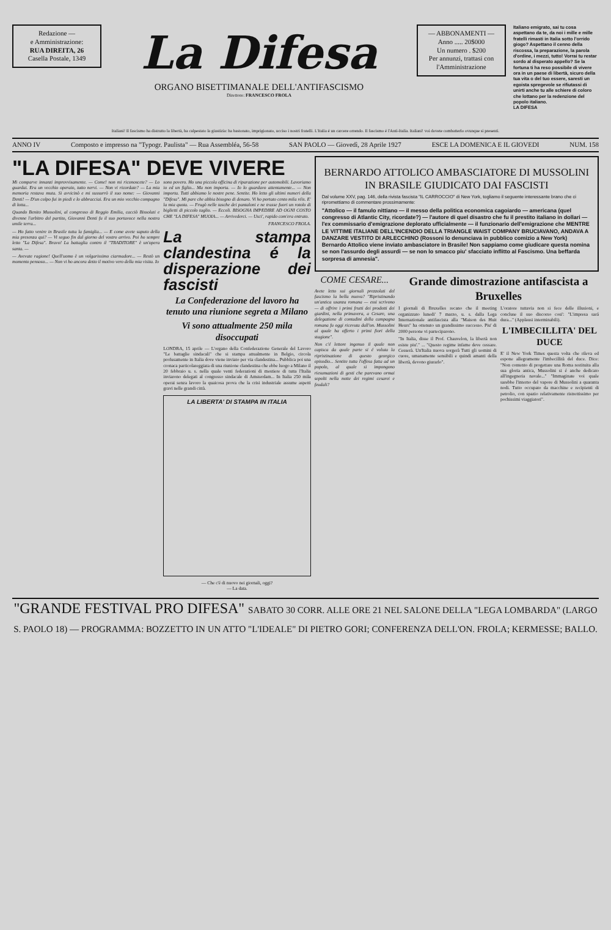Redazione —
e Amministrazione:
RUA DIREITA, 26
Casella Postale, 1349
La Difesa
ORGANO BISETTIMANALE DELL'ANTIFASCISMO
Direttore: FRANCESCO FROLA
— ABBONAMENTI —
Anno ..... 20$000
Un numero . $200
Per annunzi, trattasi con l'Amministrazione
Italiano emigrato, sai tu cosa aspettano da te, da noi i mille e mille fratelli rimasti in Italia sotto l'orrido giogo? Aspettano il cenno della riscossa, la preparazione, la parola d'ordine, i mezzi, tutto! Vorrai tu restar sordo al disperato appello? Se la fortuna ti ha reso possibile di vivere ora in un paese di libertà, sicuro della tua vita o del tuo essere, saresti un egoista spregevole se rifiutassi di unirti anche tu alle schiere di coloro che lottano per la redenzione del popolo italiano.
LA DIFESA
Italiani! Il fascismo ha distrutto la libertà, ha calpestato la giustizia: ha bastonato, imprigionato, ucciso i nostri fratelli. L'Italia é un carcere orrendo. Il fascismo é l'Anti-Italia. Italiani! voi dovete combatterlo ovunque si presenti.
ANNO IV Composto e impresso na "Typogr. Paulista" — Rua Assembléa, 56-58 SAN PAOLO — Giovedì, 28 Aprile 1927 ESCE LA DOMENICA E IL GIOVEDI NUM. 158
"LA DIFESA" DEVE VIVERE
Mi comparve innanzi improvvisamente. — Come! non mi riconoscete? — Lo guardai. Era un vecchio operaio, tutto nervi. — Non vi ricordate? — La mia memoria restava muta. Si avvicinò e mi sussurrò il suo nome: — Giovanni Denti! — D'un colpo fui in piedi e lo abbracciai. Era un mio vecchio compagno di lotta...
Quando Benito Mussolini, al congresso di Reggio Emilia, cacciò Bissolati e divenne l'arbitro del partito, Giovanni Denti fu il suo portavoce nella nostra umile terra...
— Ho fatto venire in Brasile tutta la famiglia... — E come avete saputo della mia presenza qui? — Vi seguo fin dal giorno del vostro arrivo. Poi ho sempre letto "La Difesa". Bravo! La battaglia contro il "TRADITORE" è un'opera santa. —
— Avevate ragione! Quell'uomo è un volgarissimo ciarmadore... — Restò un momento pensoso... — Non vi ho ancora detto il motivo vero della mia visita. Io
sono povero. Ho una piccola officina di riparazione per automobili. Lavoriamo io ed un figlio... Ma non importa. — Io lo guardavo attentamente... — Non importa. Tutti abbiamo le nostre pene. Sentite. Ho letto gli ultimi numeri della "Difesa". Mi pare che abbia bisogno di denaro. Vi ho portato cento mila réis. E' la mia quota. — Frugò nelle tasche dei pantaloni e ne trasse fuori un rotolo di biglietti di piccolo taglio. — Eccoli. BISOGNA IMPEDIRE AD OGNI COSTO CHE "LA DIFESA" MUOIA... — Arrivederci. — Usci', rapido com'era entrato.
FRANCESCO FROLA.
La stampa clandestina é la disperazione dei fascisti
La Confederazione del lavoro ha tenuto una riunione segreta a Milano
Vi sono attualmente 250 mila disoccupati
LONDRA, 15 aprile — L'organo della Confederazione Generale del Lavoro "Le battaglie sindacali" che si stampa attualmente in Belgio, circola profusamente in Italia dove viene inviato per via clandestina... Pubblica poi una cronaca particolareggiata di una riunione clandestina che ebbe luogo a Milano il 20 febbraio u. s. nella quale venti federazioni di mestiere di tutta l'Italia inviarono delegati al congresso sindacale di Amsterdam... In Italia 250 mila operai senza lavoro la quaicosa prova che la crisi industriale assume aspetti gravi nelle grandi città.
LA LIBERTA' DI STAMPA IN ITALIA
— Che c'é di nuovo nei giornali, oggi?
— La data.
BERNARDO ATTOLICO AMBASCIATORE DI MUSSOLINI IN BRASILE GIUDICATO DAI FASCISTI
Dal volume XXV, pag. 146, della rivista fascista "IL CARROCCIO" di New York, togliamo il seguente interessante brano che ci ripromettiamo di commentare prossimamente:
"Attolico — il famulo nittiano — il messo della politica economica cagoiardo — americana (quel congresso di Atlantic City, ricordate?) — l'autore di quel disastro che fu il prestito italiano in dollari — l'ex commissario d'emigrazione deplorato ufficialmente — il funzionario dell'emigrazione che MENTRE LE VITTIME ITALIANE DELL'INCENDIO DELLA TRIANGLE WAIST COMPANY BRUCIAVANO, ANDAVA A DANZARE VESTITO DI ARLECCHINO (Rossoni lo denunciava in pubblico comizio a New York) Bernardo Attolico viene inviato ambasciatore in Brasile! Non sappiamo come giudicare questa nomina se non l'assurdo degli assurdi — se non lo smacco piu' sfacciato inflitto al Fascismo. Una beffarda sorpresa di amnesia".
COME CESARE...
Avete letto sui giornali prezzolati del fascismo la bella nuova? "Ripristinando un'antica usanza romana — essi scrivono — di offrire i primi frutti dei prodotti dei giardini, nella primavera, a Cesare, una delegazione di contadini della campagna romana fu oggi ricevuta dall'on. Mussolini al quale ha offerto i primi fiori della stagione".
Non c'é lettore ingenuo il quale non capisca da quale parte si é voluta la ripristinazione di questo georgico episodio... Sentite tutta l'offesa fatta ad un popolo, al quale si impongono riesumazioni di gesti che parevano ormai sepolti nella notte dei regimi cesarei e feudali?
Grande dimostrazione antifascista a Bruxelles
I giornali di Bruxelles recano che il meeting organizzato lunedi' 7 marzo, u. s. dalla Lega Internazionale antifascista alla "Maison des Huit Heurs" ha ottenuto un grandissimo successo. Piu' di 2000 persone vi parteciparono.
"In Italia, disse il Prof. Chauvelon, la libertà non esiste piu'." ... "Questo regime infame deve cessare. Cesserà. Un'Italia nuova sorgerà Tutti gli uomini di cuore, umanamente sensibili e quindi amanti della libertà, devono giurarlo".
L'oratore tuttavia non si fece delle illusioni, e concluse il suo discorso cosi': "L'impresa sará dura..." (Applausi interminabili).
L'IMBECILLITA' DEL DUCE
E' il New York Times questa volta che rileva ed espone allegramente l'imbecillità del duce. Dice: "Non contento di progettare una Roma restituita alla sua gloria antica, Mussolini si é anche dedicato all'ingegneria navale..." "Immaginate voi quale sarebbe l'interno del vapore di Mussolini a quaranta nodi. Tutto occupato da macchine e recipienti di petrolio, con spazio relativamente ristrettissimo per pochissimi viaggiatori".
"GRANDE FESTIVAL PRO DIFESA" SABATO 30 CORR. ALLE ORE 21 NEL SALONE DELLA "LEGA LOMBARDA" (LARGO S. PAOLO 18) — PROGRAMMA: BOZZETTO IN UN ATTO "L'IDEALE" DI PIETRO GORI; CONFERENZA DELL'ON. FROLA; KERMESSE; BALLO.